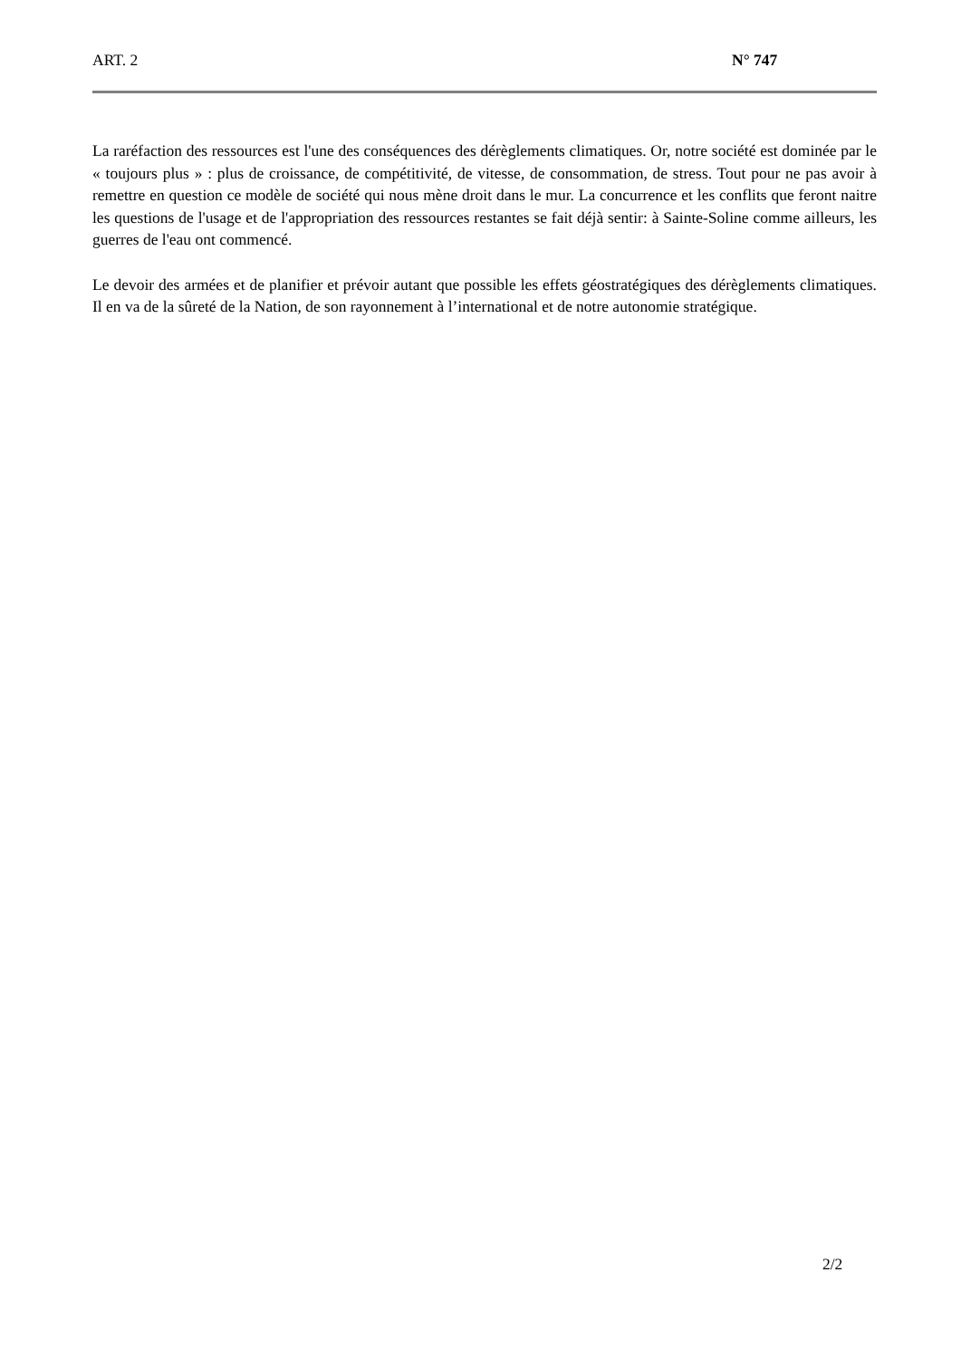ART. 2 N° 747
La raréfaction des ressources est l'une des conséquences des dérèglements climatiques. Or, notre société est dominée par le « toujours plus » : plus de croissance, de compétitivité, de vitesse, de consommation, de stress. Tout pour ne pas avoir à remettre en question ce modèle de société qui nous mène droit dans le mur. La concurrence et les conflits que feront naitre les questions de l'usage et de l'appropriation des ressources restantes se fait déjà sentir: à Sainte-Soline comme ailleurs, les guerres de l'eau ont commencé.
Le devoir des armées et de planifier et prévoir autant que possible les effets géostratégiques des dérèglements climatiques. Il en va de la sûreté de la Nation, de son rayonnement à l’international et de notre autonomie stratégique.
2/2